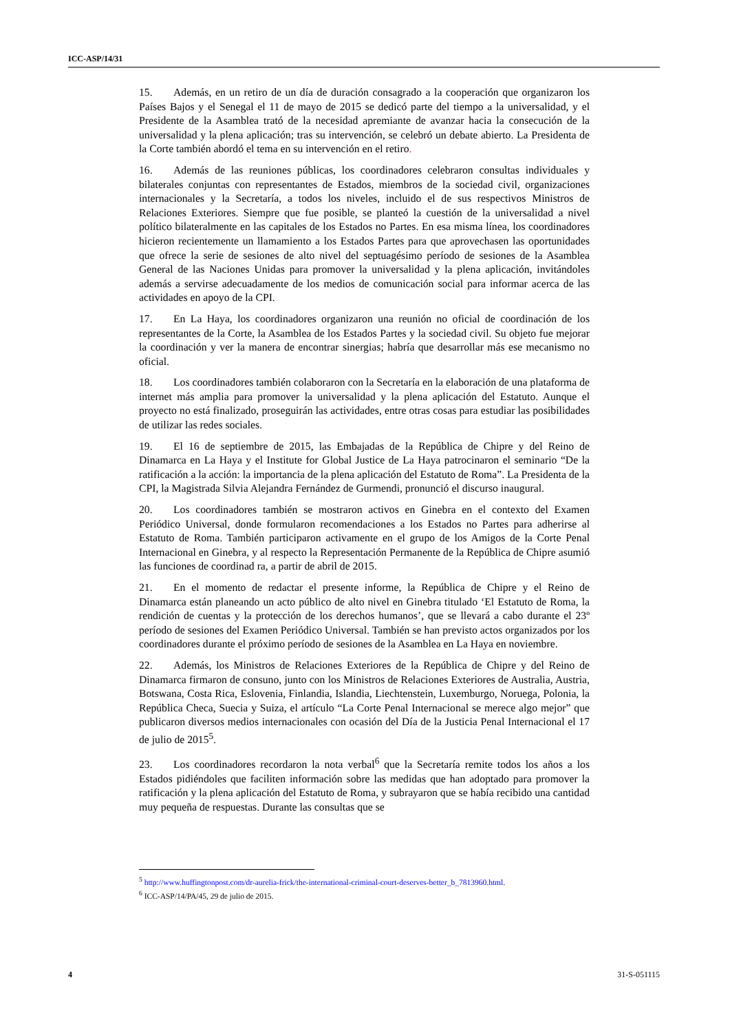ICC-ASP/14/31
15. Además, en un retiro de un día de duración consagrado a la cooperación que organizaron los Países Bajos y el Senegal el 11 de mayo de 2015 se dedicó parte del tiempo a la universalidad, y el Presidente de la Asamblea trató de la necesidad apremiante de avanzar hacia la consecución de la universalidad y la plena aplicación; tras su intervención, se celebró un debate abierto. La Presidenta de la Corte también abordó el tema en su intervención en el retiro.
16. Además de las reuniones públicas, los coordinadores celebraron consultas individuales y bilaterales conjuntas con representantes de Estados, miembros de la sociedad civil, organizaciones internacionales y la Secretaría, a todos los niveles, incluido el de sus respectivos Ministros de Relaciones Exteriores. Siempre que fue posible, se planteó la cuestión de la universalidad a nivel político bilateralmente en las capitales de los Estados no Partes. En esa misma línea, los coordinadores hicieron recientemente un llamamiento a los Estados Partes para que aprovechasen las oportunidades que ofrece la serie de sesiones de alto nivel del septuagésimo período de sesiones de la Asamblea General de las Naciones Unidas para promover la universalidad y la plena aplicación, invitándoles además a servirse adecuadamente de los medios de comunicación social para informar acerca de las actividades en apoyo de la CPI.
17. En La Haya, los coordinadores organizaron una reunión no oficial de coordinación de los representantes de la Corte, la Asamblea de los Estados Partes y la sociedad civil. Su objeto fue mejorar la coordinación y ver la manera de encontrar sinergias; habría que desarrollar más ese mecanismo no oficial.
18. Los coordinadores también colaboraron con la Secretaría en la elaboración de una plataforma de internet más amplia para promover la universalidad y la plena aplicación del Estatuto. Aunque el proyecto no está finalizado, proseguirán las actividades, entre otras cosas para estudiar las posibilidades de utilizar las redes sociales.
19. El 16 de septiembre de 2015, las Embajadas de la República de Chipre y del Reino de Dinamarca en La Haya y el Institute for Global Justice de La Haya patrocinaron el seminario “De la ratificación a la acción: la importancia de la plena aplicación del Estatuto de Roma”. La Presidenta de la CPI, la Magistrada Silvia Alejandra Fernández de Gurmendi, pronunció el discurso inaugural.
20. Los coordinadores también se mostraron activos en Ginebra en el contexto del Examen Periódico Universal, donde formularon recomendaciones a los Estados no Partes para adherirse al Estatuto de Roma. También participaron activamente en el grupo de los Amigos de la Corte Penal Internacional en Ginebra, y al respecto la Representación Permanente de la República de Chipre asumió las funciones de coordinad ra, a partir de abril de 2015.
21. En el momento de redactar el presente informe, la República de Chipre y el Reino de Dinamarca están planeando un acto público de alto nivel en Ginebra titulado ‘El Estatuto de Roma, la rendición de cuentas y la protección de los derechos humanos’, que se llevará a cabo durante el 23º período de sesiones del Examen Periódico Universal. También se han previsto actos organizados por los coordinadores durante el próximo período de sesiones de la Asamblea en La Haya en noviembre.
22. Además, los Ministros de Relaciones Exteriores de la República de Chipre y del Reino de Dinamarca firmaron de consuno, junto con los Ministros de Relaciones Exteriores de Australia, Austria, Botswana, Costa Rica, Eslovenia, Finlandia, Islandia, Liechtenstein, Luxemburgo, Noruega, Polonia, la República Checa, Suecia y Suiza, el artículo “La Corte Penal Internacional se merece algo mejor” que publicaron diversos medios internacionales con ocasión del Día de la Justicia Penal Internacional el 17 de julio de 2015<sup>5</sup>.
23. Los coordinadores recordaron la nota verbal<sup>6</sup> que la Secretaría remite todos los años a los Estados pidiéndoles que faciliten información sobre las medidas que han adoptado para promover la ratificación y la plena aplicación del Estatuto de Roma, y subrayaron que se había recibido una cantidad muy pequeña de respuestas. Durante las consultas que se
<sup>5</sup> http://www.huffingtonpost.com/dr-aurelia-frick/the-international-criminal-court-deserves-better_b_7813960.html.
<sup>6</sup> ICC-ASP/14/PA/45, 29 de julio de 2015.
4 31-S-051115